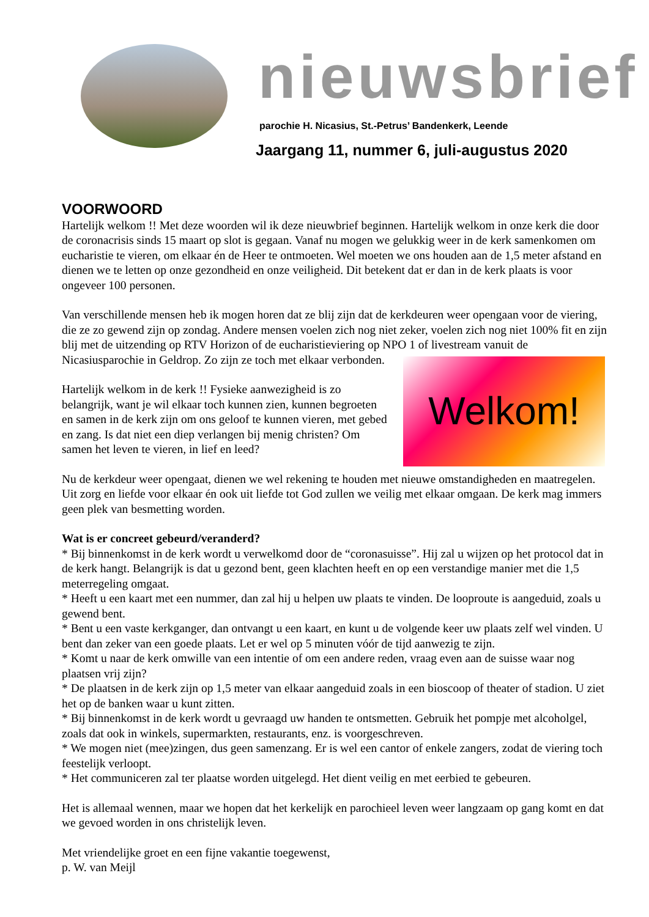nieuwsbrief
parochie H. Nicasius, St.-Petrus’ Bandenkerk, Leende
Jaargang 11, nummer 6, juli-augustus 2020
VOORWOORD
Hartelijk welkom !! Met deze woorden wil ik deze nieuwbrief beginnen. Hartelijk welkom in onze kerk die door de coronacrisis sinds 15 maart op slot is gegaan. Vanaf nu mogen we gelukkig weer in de kerk samenkomen om eucharistie te vieren, om elkaar én de Heer te ontmoeten. Wel moeten we ons houden aan de 1,5 meter afstand en dienen we te letten op onze gezondheid en onze veiligheid. Dit betekent dat er dan in de kerk plaats is voor ongeveer 100 personen.
Van verschillende mensen heb ik mogen horen dat ze blij zijn dat de kerkdeuren weer opengaan voor de viering, die ze zo gewend zijn op zondag. Andere mensen voelen zich nog niet zeker, voelen zich nog niet 100% fit en zijn blij met de uitzending op RTV Horizon of de eucharistieviering op NPO 1 of
Welkom!
livestream vanuit de Nicasiusparochie in Geldrop. Zo zijn ze toch met elkaar verbonden.
Hartelijk welkom in de kerk !! Fysieke aanwezigheid is zo belangrijk, want je wil elkaar toch kunnen zien, kunnen begroeten en samen in de kerk zijn om ons geloof te kunnen vieren, met gebed en zang. Is dat niet een diep verlangen bij menig christen? Om samen het leven te vieren, in lief en leed?
Nu de kerkdeur weer opengaat, dienen we wel rekening te houden met nieuwe omstandigheden en maatregelen. Uit zorg en liefde voor elkaar én ook uit liefde tot God zullen we veilig met elkaar omgaan. De kerk mag immers geen plek van besmetting worden.
Wat is er concreet gebeurd/veranderd?
* Bij binnenkomst in de kerk wordt u verwelkomd door de “coronasuisse”. Hij zal u wijzen op het protocol dat in de kerk hangt. Belangrijk is dat u gezond bent, geen klachten heeft en op een verstandige manier met die 1,5 meterregeling omgaat.
* Heeft u een kaart met een nummer, dan zal hij u helpen uw plaats te vinden. De looproute is aangeduid, zoals u gewend bent.
* Bent u een vaste kerkganger, dan ontvangt u een kaart, en kunt u de volgende keer uw plaats zelf wel vinden. U bent dan zeker van een goede plaats. Let er wel op 5 minuten vóór de tijd aanwezig te zijn.
* Komt u naar de kerk omwille van een intentie of om een andere reden, vraag even aan de suisse waar nog plaatsen vrij zijn?
* De plaatsen in de kerk zijn op 1,5 meter van elkaar aangeduid zoals in een bioscoop of theater of stadion. U ziet het op de banken waar u kunt zitten.
* Bij binnenkomst in de kerk wordt u gevraagd uw handen te ontsmetten. Gebruik het pompje met alcoholgel, zoals dat ook in winkels, supermarkten, restaurants, enz. is voorgeschreven.
* We mogen niet (mee)zingen, dus geen samenzang. Er is wel een cantor of enkele zangers, zodat de viering toch feestelijk verloopt.
* Het communiceren zal ter plaatse worden uitgelegd. Het dient veilig en met eerbied te gebeuren.
Het is allemaal wennen, maar we hopen dat het kerkelijk en parochieel leven weer langzaam op gang komt en dat we gevoed worden in ons christelijk leven.
Met vriendelijke groet en een fijne vakantie toegewenst,
p. W. van Meijl